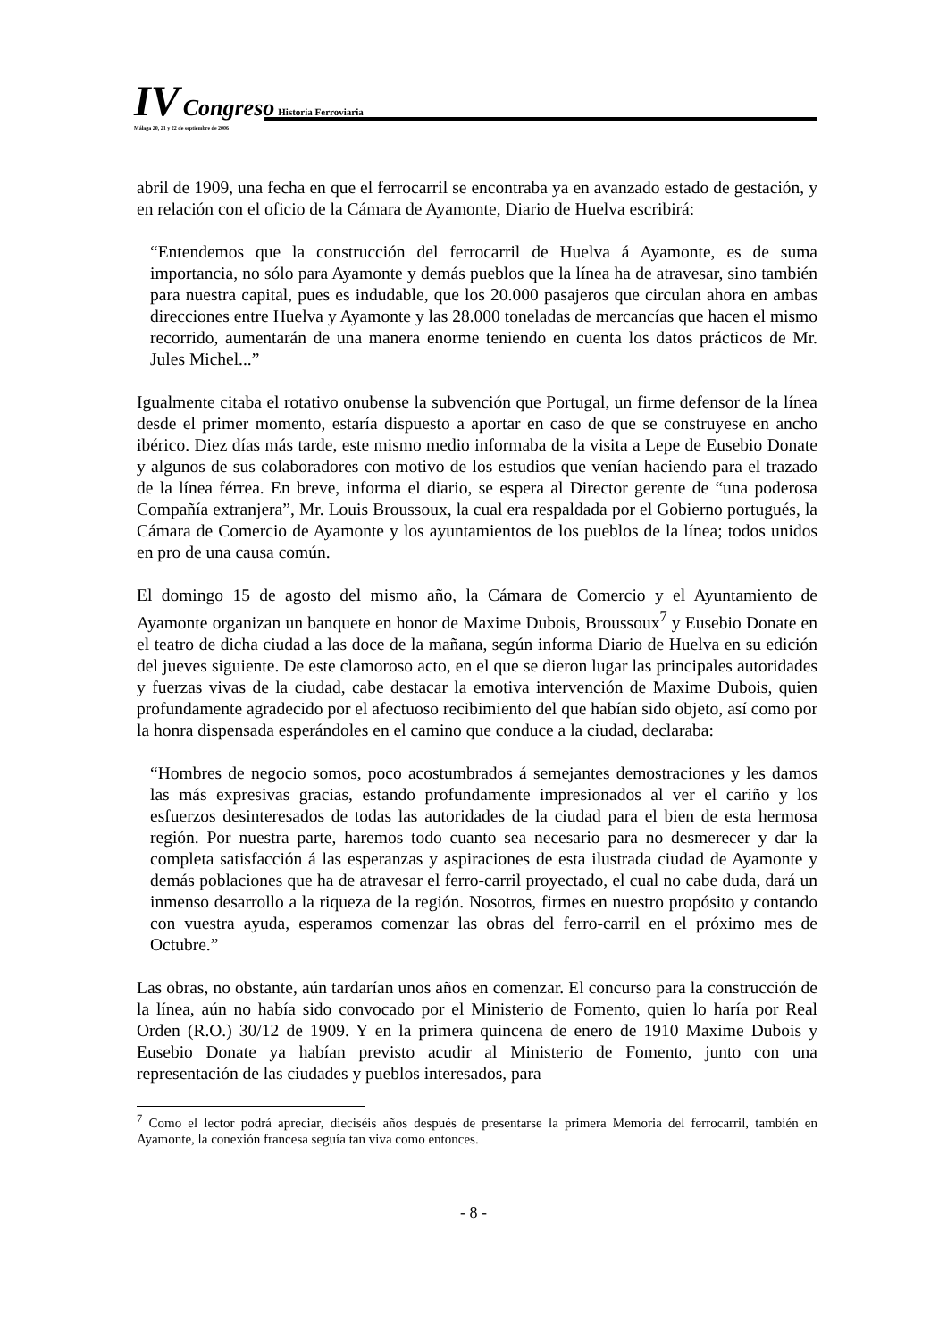IV Congreso Historia Ferroviaria
Málaga 20, 21 y 22 de septiembre de 2006
abril de 1909, una fecha en que el ferrocarril se encontraba ya en avanzado estado de gestación, y en relación con el oficio de la Cámara de Ayamonte, Diario de Huelva escribirá:
“Entendemos que la construcción del ferrocarril de Huelva á Ayamonte, es de suma importancia, no sólo para Ayamonte y demás pueblos que la línea ha de atravesar, sino también para nuestra capital, pues es indudable, que los 20.000 pasajeros que circulan ahora en ambas direcciones entre Huelva y Ayamonte y las 28.000 toneladas de mercancías que hacen el mismo recorrido, aumentarán de una manera enorme teniendo en cuenta los datos prácticos de Mr. Jules Michel...”
Igualmente citaba el rotativo onubense la subvención que Portugal, un firme defensor de la línea desde el primer momento, estaría dispuesto a aportar en caso de que se construyese en ancho ibérico. Diez días más tarde, este mismo medio informaba de la visita a Lepe de Eusebio Donate y algunos de sus colaboradores con motivo de los estudios que venían haciendo para el trazado de la línea férrea. En breve, informa el diario, se espera al Director gerente de “una poderosa Compañía extranjera”, Mr. Louis Broussoux, la cual era respaldada por el Gobierno portugués, la Cámara de Comercio de Ayamonte y los ayuntamientos de los pueblos de la línea; todos unidos en pro de una causa común.
El domingo 15 de agosto del mismo año, la Cámara de Comercio y el Ayuntamiento de Ayamonte organizan un banquete en honor de Maxime Dubois, Broussoux<sup>7</sup> y Eusebio Donate en el teatro de dicha ciudad a las doce de la mañana, según informa Diario de Huelva en su edición del jueves siguiente. De este clamoroso acto, en el que se dieron lugar las principales autoridades y fuerzas vivas de la ciudad, cabe destacar la emotiva intervención de Maxime Dubois, quien profundamente agradecido por el afectuoso recibimiento del que habían sido objeto, así como por la honra dispensada esperándoles en el camino que conduce a la ciudad, declaraba:
“Hombres de negocio somos, poco acostumbrados á semejantes demostraciones y les damos las más expresivas gracias, estando profundamente impresionados al ver el cariño y los esfuerzos desinteresados de todas las autoridades de la ciudad para el bien de esta hermosa región. Por nuestra parte, haremos todo cuanto sea necesario para no desmerecer y dar la completa satisfacción á las esperanzas y aspiraciones de esta ilustrada ciudad de Ayamonte y demás poblaciones que ha de atravesar el ferro-carril proyectado, el cual no cabe duda, dará un inmenso desarrollo a la riqueza de la región. Nosotros, firmes en nuestro propósito y contando con vuestra ayuda, esperamos comenzar las obras del ferro-carril en el próximo mes de Octubre.”
Las obras, no obstante, aún tardarían unos años en comenzar. El concurso para la construcción de la línea, aún no había sido convocado por el Ministerio de Fomento, quien lo haría por Real Orden (R.O.) 30/12 de 1909. Y en la primera quincena de enero de 1910 Maxime Dubois y Eusebio Donate ya habían previsto acudir al Ministerio de Fomento, junto con una representación de las ciudades y pueblos interesados, para
<sup>7</sup> Como el lector podrá apreciar, dieciséis años después de presentarse la primera Memoria del ferrocarril, también en Ayamonte, la conexión francesa seguía tan viva como entonces.
- 8 -